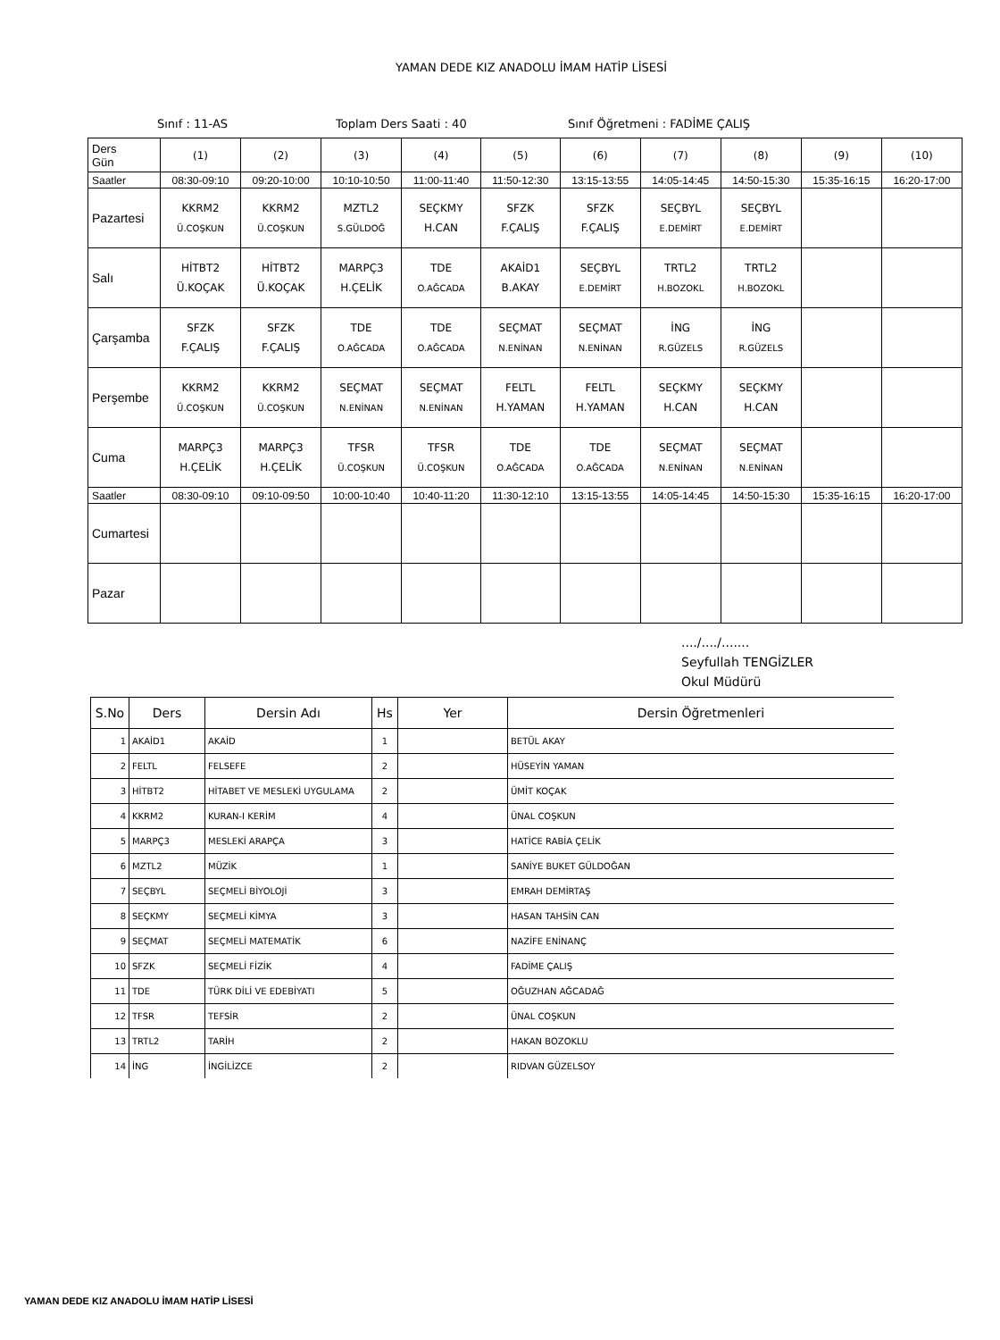YAMAN DEDE KIZ ANADOLU İMAM HATİP LİSESİ
Sınıf : 11-AS Toplam Ders Saati : 40 Sınıf Öğretmeni : FADİME ÇALIŞ
| Ders Gün | (1) | (2) | (3) | (4) | (5) | (6) | (7) | (8) | (9) | (10) |
| Saatler | 08:30-09:10 | 09:20-10:00 | 10:10-10:50 | 11:00-11:40 | 11:50-12:30 | 13:15-13:55 | 14:05-14:45 | 14:50-15:30 | 15:35-16:15 | 16:20-17:00 |
| Pazartesi | KKRM2 Ü.COŞKUN | KKRM2 Ü.COŞKUN | MZTL2 S.GÜLDOĞ | SEÇKMY H.CAN | SFZK F.ÇALIŞ | SFZK F.ÇALIŞ | SEÇBYL E.DEMİRT | SEÇBYL E.DEMİRT | | |
| Salı | HİTBT2 Ü.KOÇAK | HİTBT2 Ü.KOÇAK | MARPÇ3 H.ÇELİK | TDE O.AĞCADA | AKAİD1 B.AKAY | SEÇBYL E.DEMİRT | TRTL2 H.BOZOKL | TRTL2 H.BOZOKL | | |
| Çarşamba | SFZK F.ÇALIŞ | SFZK F.ÇALIŞ | TDE O.AĞCADA | TDE O.AĞCADA | SEÇMAT N.ENİNAN | SEÇMAT N.ENİNAN | İNG R.GÜZELS | İNG R.GÜZELS | | |
| Perşembe | KKRM2 Ü.COŞKUN | KKRM2 Ü.COŞKUN | SEÇMAT N.ENİNAN | SEÇMAT N.ENİNAN | FELTL H.YAMAN | FELTL H.YAMAN | SEÇKMY H.CAN | SEÇKMY H.CAN | | |
| Cuma | MARPÇ3 H.ÇELİK | MARPÇ3 H.ÇELİK | TFSR Ü.COŞKUN | TFSR Ü.COŞKUN | TDE O.AĞCADA | TDE O.AĞCADA | SEÇMAT N.ENİNAN | SEÇMAT N.ENİNAN | | |
| Saatler | 08:30-09:10 | 09:10-09:50 | 10:00-10:40 | 10:40-11:20 | 11:30-12:10 | 13:15-13:55 | 14:05-14:45 | 14:50-15:30 | 15:35-16:15 | 16:20-17:00 |
| Cumartesi | | | | | | | | | | |
| Pazar | | | | | | | | | | |
..../..../.......
Seyfullah TENGİZLER
Okul Müdürü
| S.No | Ders | Dersin Adı | Hs | Yer | Dersin Öğretmenleri |
| --- | --- | --- | --- | --- | --- |
| 1 | AKAİD1 | AKAİD | 1 | | BETÜL AKAY |
| 2 | FELTL | FELSEFE | 2 | | HÜSEYİN YAMAN |
| 3 | HİTBT2 | HİTABET VE MESLEKİ UYGULAMA | 2 | | ÜMİT KOÇAK |
| 4 | KKRM2 | KURAN-I KERİM | 4 | | ÜNAL COŞKUN |
| 5 | MARPÇ3 | MESLEKİ ARAPÇA | 3 | | HATİCE RABİA ÇELİK |
| 6 | MZTL2 | MÜZİK | 1 | | SANİYE BUKET GÜLDOĞAN |
| 7 | SEÇBYL | SEÇMELİ BİYOLOJİ | 3 | | EMRAH DEMİRTAŞ |
| 8 | SEÇKMY | SEÇMELİ KİMYA | 3 | | HASAN TAHSİN CAN |
| 9 | SEÇMAT | SEÇMELİ MATEMATİK | 6 | | NAZİFE ENİNANÇ |
| 10 | SFZK | SEÇMELİ FİZİK | 4 | | FADİME ÇALIŞ |
| 11 | TDE | TÜRK DİLİ VE EDEBİYATI | 5 | | OĞUZHAN AĞCADAĞ |
| 12 | TFSR | TEFSİR | 2 | | ÜNAL COŞKUN |
| 13 | TRTL2 | TARİH | 2 | | HAKAN BOZOKLU |
| 14 | İNG | İNGİLİZCE | 2 | | RIDVAN GÜZELSOY |
YAMAN DEDE KIZ ANADOLU İMAM HATİP LİSESİ